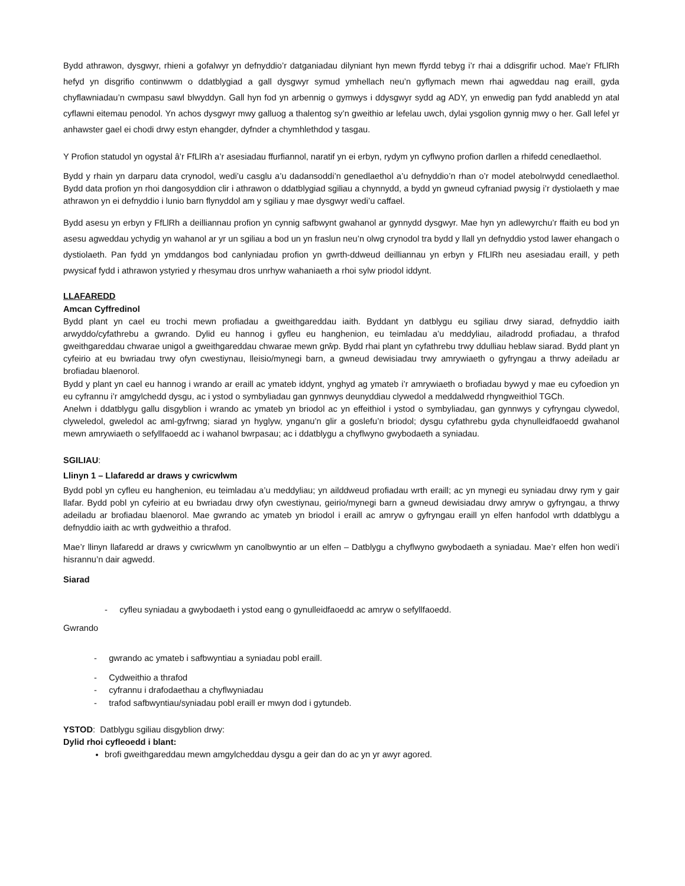Bydd athrawon, dysgwyr, rhieni a gofalwyr yn defnyddio’r datganiadau dilyniant hyn mewn ffyrdd tebyg i’r rhai a ddisgrifir uchod. Mae’r FfLlRh hefyd yn disgrifio continwwm o ddatblygiad a gall dysgwyr symud ymhellach neu’n gyflymach mewn rhai agweddau nag eraill, gyda chyflawniadau’n cwmpasu sawl blwyddyn. Gall hyn fod yn arbennig o gymwys i ddysgwyr sydd ag ADY, yn enwedig pan fydd anabledd yn atal cyflawni eitemau penodol. Yn achos dysgwyr mwy galluog a thalentog sy’n gweithio ar lefelau uwch, dylai ysgolion gynnig mwy o her. Gall lefel yr anhawster gael ei chodi drwy estyn ehangder, dyfnder a chymhlethdod y tasgau.
Y Profion statudol yn ogystal â’r FfLlRh a’r asesiadau ffurfiannol, naratif yn ei erbyn, rydym yn cyflwyno profion darllen a rhifedd cenedlaethol.
Bydd y rhain yn darparu data crynodol, wedi’u casglu a’u dadansoddi’n genedlaethol a’u defnyddio’n rhan o’r model atebolrwydd cenedlaethol. Bydd data profion yn rhoi dangosyddion clir i athrawon o ddatblygiad sgiliau a chynnydd, a bydd yn gwneud cyfraniad pwysig i’r dystiolaeth y mae athrawon yn ei defnyddio i lunio barn flynyddol am y sgiliau y mae dysgwyr wedi’u caffael.
Bydd asesu yn erbyn y FfLlRh a deilliannau profion yn cynnig safbwynt gwahanol ar gynnydd dysgwyr. Mae hyn yn adlewyrchu’r ffaith eu bod yn asesu agweddau ychydig yn wahanol ar yr un sgiliau a bod un yn fraslun neu’n olwg crynodol tra bydd y llall yn defnyddio ystod lawer ehangach o dystiolaeth. Pan fydd yn ymddangos bod canlyniadau profion yn gwrth-ddweud deilliannau yn erbyn y FfLlRh neu asesiadau eraill, y peth pwysicaf fydd i athrawon ystyried y rhesymau dros unrhyw wahaniaeth a rhoi sylw priodol iddynt.
LLAFAREDD
Amcan Cyffredinol
Bydd plant yn cael eu trochi mewn profiadau a gweithgareddau iaith. Byddant yn datblygu eu sgiliau drwy siarad, defnyddio iaith arwyddo/cyfathrebu a gwrando. Dylid eu hannog i gyfleu eu hanghenion, eu teimladau a’u meddyliau, ailadrodd profiadau, a thrafod gweithgareddau chwarae unigol a gweithgareddau chwarae mewn grŵp. Bydd rhai plant yn cyfathrebu trwy ddulliau heblaw siarad. Bydd plant yn cyfeirio at eu bwriadau trwy ofyn cwestiynau, lleisio/mynegi barn, a gwneud dewisiadau trwy amrywiaeth o gyfryngau a thrwy adeiladu ar brofiadau blaenorol.
Bydd y plant yn cael eu hannog i wrando ar eraill ac ymateb iddynt, ynghyd ag ymateb i’r amrywiaeth o brofiadau bywyd y mae eu cyfoedion yn eu cyfrannu i’r amgylchedd dysgu, ac i ystod o symbyliadau gan gynnwys deunyddiau clywedol a meddalwedd rhyngweithiol TGCh.
Anelwn i ddatblygu gallu disgyblion i wrando ac ymateb yn briodol ac yn effeithiol i ystod o symbyliadau, gan gynnwys y cyfryngau clywedol, clyweledol, gweledol ac aml-gyfrwng; siarad yn hyglyw, ynganu’n glir a goslefu’n briodol; dysgu cyfathrebu gyda chynulleidfaoedd gwahanol mewn amrywiaeth o sefyllfaoedd ac i wahanol bwrpasau; ac i ddatblygu a chyflwyno gwybodaeth a syniadau.
SGILIAU:
Llinyn 1 – Llafaredd ar draws y cwricwlwm
Bydd pobl yn cyfleu eu hanghenion, eu teimladau a’u meddyliau; yn ailddweud profiadau wrth eraill; ac yn mynegi eu syniadau drwy rym y gair llafar. Bydd pobl yn cyfeirio at eu bwriadau drwy ofyn cwestiynau, geirio/mynegi barn a gwneud dewisiadau drwy amryw o gyfryngau, a thrwy adeiladu ar brofiadau blaenorol. Mae gwrando ac ymateb yn briodol i eraill ac amryw o gyfryngau eraill yn elfen hanfodol wrth ddatblygu a defnyddio iaith ac wrth gydweithio a thrafod.
Mae’r llinyn llafaredd ar draws y cwricwlwm yn canolbwyntio ar un elfen – Datblygu a chyflwyno gwybodaeth a syniadau. Mae’r elfen hon wedi’i hisrannu’n dair agwedd.
Siarad
- cyfleu syniadau a gwybodaeth i ystod eang o gynulleidfaoedd ac amryw o sefyllfaoedd.
Gwrando
- gwrando ac ymateb i safbwyntiau a syniadau pobl eraill.
- Cydweithio a thrafod
- cyfrannu i drafodaethau a chyflwyniadau
- trafod safbwyntiau/syniadau pobl eraill er mwyn dod i gytundeb.
YSTOD: Datblygu sgiliau disgyblion drwy:
Dylid rhoi cyfleoedd i blant:
brofi gweithgareddau mewn amgylcheddau dysgu a geir dan do ac yn yr awyr agored.